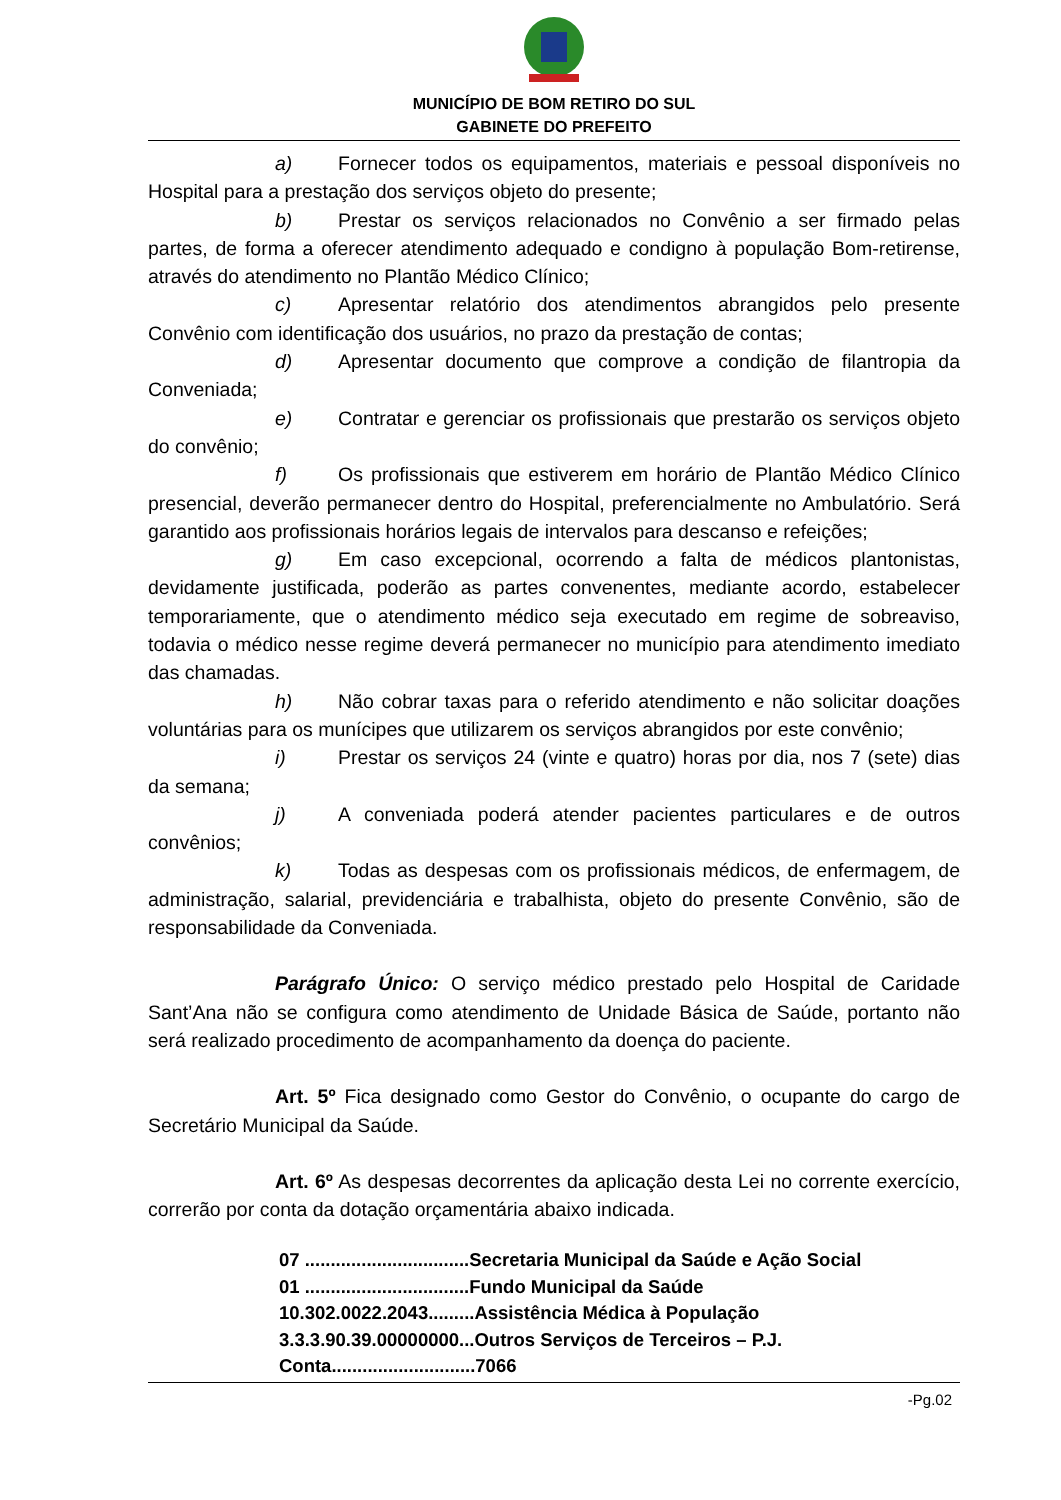MUNICÍPIO DE BOM RETIRO DO SUL
GABINETE DO PREFEITO
a) Fornecer todos os equipamentos, materiais e pessoal disponíveis no Hospital para a prestação dos serviços objeto do presente;
b) Prestar os serviços relacionados no Convênio a ser firmado pelas partes, de forma a oferecer atendimento adequado e condigno à população Bom-retirense, através do atendimento no Plantão Médico Clínico;
c) Apresentar relatório dos atendimentos abrangidos pelo presente Convênio com identificação dos usuários, no prazo da prestação de contas;
d) Apresentar documento que comprove a condição de filantropia da Conveniada;
e) Contratar e gerenciar os profissionais que prestarão os serviços objeto do convênio;
f) Os profissionais que estiverem em horário de Plantão Médico Clínico presencial, deverão permanecer dentro do Hospital, preferencialmente no Ambulatório. Será garantido aos profissionais horários legais de intervalos para descanso e refeições;
g) Em caso excepcional, ocorrendo a falta de médicos plantonistas, devidamente justificada, poderão as partes convenentes, mediante acordo, estabelecer temporariamente, que o atendimento médico seja executado em regime de sobreaviso, todavia o médico nesse regime deverá permanecer no município para atendimento imediato das chamadas.
h) Não cobrar taxas para o referido atendimento e não solicitar doações voluntárias para os munícipes que utilizarem os serviços abrangidos por este convênio;
i) Prestar os serviços 24 (vinte e quatro) horas por dia, nos 7 (sete) dias da semana;
j) A conveniada poderá atender pacientes particulares e de outros convênios;
k) Todas as despesas com os profissionais médicos, de enfermagem, de administração, salarial, previdenciária e trabalhista, objeto do presente Convênio, são de responsabilidade da Conveniada.
Parágrafo Único: O serviço médico prestado pelo Hospital de Caridade Sant’Ana não se configura como atendimento de Unidade Básica de Saúde, portanto não será realizado procedimento de acompanhamento da doença do paciente.
Art. 5º Fica designado como Gestor do Convênio, o ocupante do cargo de Secretário Municipal da Saúde.
Art. 6º As despesas decorrentes da aplicação desta Lei no corrente exercício, correrão por conta da dotação orçamentária abaixo indicada.
07 ................................Secretaria Municipal da Saúde e Ação Social
01 ................................Fundo Municipal da Saúde
10.302.0022.2043.........Assistência Médica à População
3.3.3.90.39.00000000...Outros Serviços de Terceiros – P.J.
Conta............................7066
-Pg.02